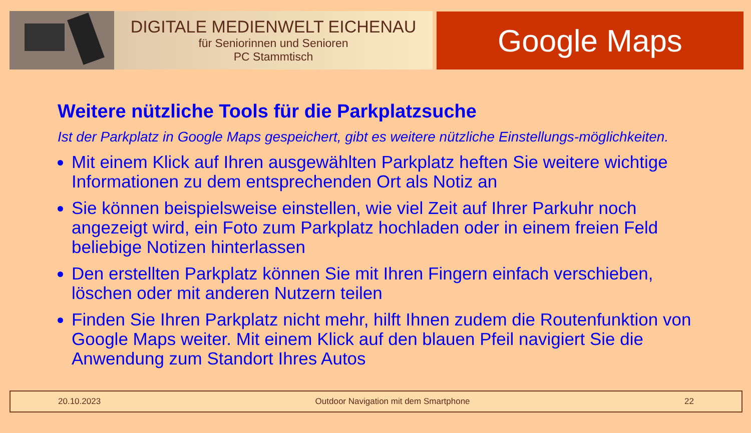DIGITALE MEDIENWELT EICHENAU
für Seniorinnen und Senioren
PC Stammtisch
Google Maps
Weitere nützliche Tools für die Parkplatzsuche
Ist der Parkplatz in Google Maps gespeichert, gibt es weitere nützliche Einstellungs-möglichkeiten.
Mit einem Klick auf Ihren ausgewählten Parkplatz heften Sie weitere wichtige Informationen zu dem entsprechenden Ort als Notiz an
Sie können beispielsweise einstellen, wie viel Zeit auf Ihrer Parkuhr noch angezeigt wird, ein Foto zum Parkplatz hochladen oder in einem freien Feld beliebige Notizen hinterlassen
Den erstellten Parkplatz können Sie mit Ihren Fingern einfach verschieben, löschen oder mit anderen Nutzern teilen
Finden Sie Ihren Parkplatz nicht mehr, hilft Ihnen zudem die Routenfunktion von Google Maps weiter. Mit einem Klick auf den blauen Pfeil navigiert Sie die Anwendung zum Standort Ihres Autos
20.10.2023 Outdoor Navigation mit dem Smartphone 22